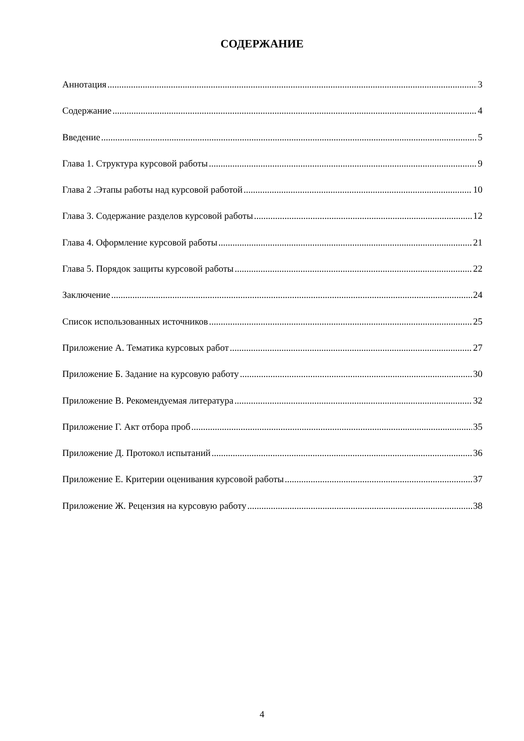СОДЕРЖАНИЕ
Аннотация 3
Содержание 4
Введение 5
Глава 1. Структура курсовой работы 9
Глава 2 .Этапы работы над курсовой работой 10
Глава 3. Содержание разделов курсовой работы 12
Глава 4. Оформление курсовой работы 21
Глава 5. Порядок защиты курсовой работы 22
Заключение 24
Список использованных источников 25
Приложение А. Тематика курсовых работ 27
Приложение Б. Задание на курсовую работу 30
Приложение В. Рекомендуемая литература 32
Приложение Г. Акт отбора проб 35
Приложение Д. Протокол испытаний 36
Приложение Е. Критерии оценивания курсовой работы 37
Приложение Ж. Рецензия на курсовую работу 38
4